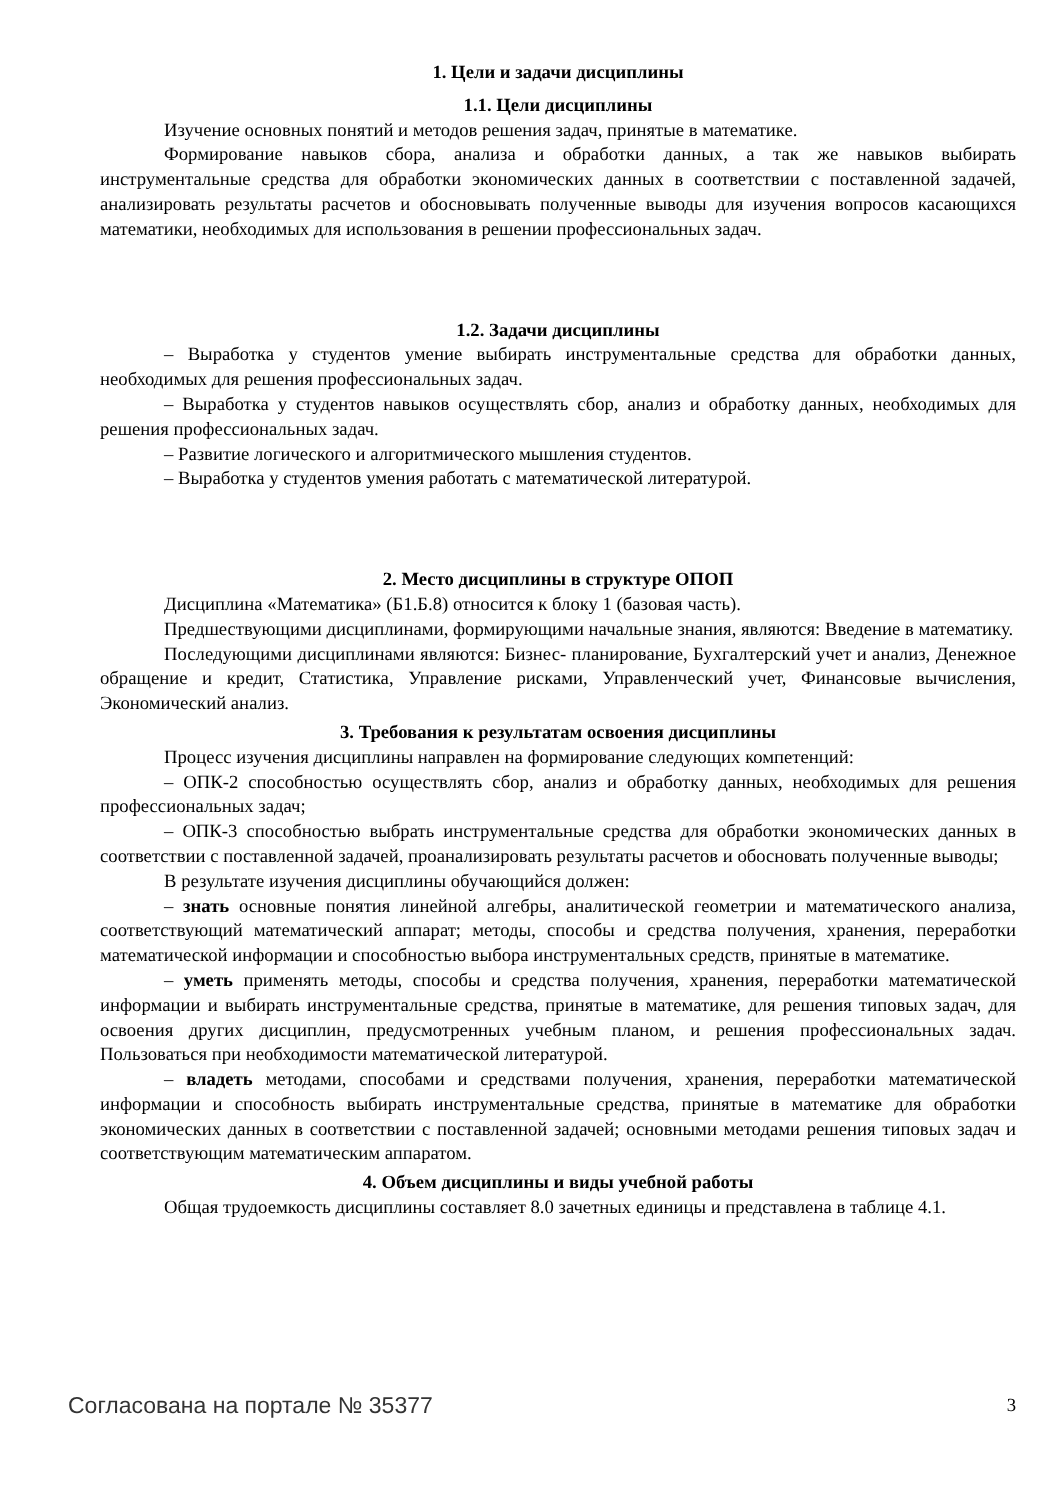1. Цели и задачи дисциплины
1.1. Цели дисциплины
Изучение основных понятий и методов решения задач, принятые в математике.
Формирование навыков сбора, анализа и обработки данных, а так же навыков выбирать инструментальные средства для обработки экономических данных в соответствии с поставленной задачей, анализировать результаты расчетов и обосновывать полученные выводы для изучения вопросов касающихся математики, необходимых для использования в решении профессиональных задач.
1.2. Задачи дисциплины
– Выработка у студентов умение выбирать инструментальные средства для обработки данных, необходимых для решения профессиональных задач.
– Выработка у студентов навыков осуществлять сбор, анализ и обработку данных, необходимых для решения профессиональных задач.
– Развитие логического и алгоритмического мышления студентов.
– Выработка у студентов умения работать с математической литературой.
2. Место дисциплины в структуре ОПОП
Дисциплина «Математика» (Б1.Б.8) относится к блоку 1 (базовая часть).
Предшествующими дисциплинами, формирующими начальные знания, являются: Введение в математику.
Последующими дисциплинами являются: Бизнес- планирование, Бухгалтерский учет и анализ, Денежное обращение и кредит, Статистика, Управление рисками, Управленческий учет, Финансовые вычисления, Экономический анализ.
3. Требования к результатам освоения дисциплины
Процесс изучения дисциплины направлен на формирование следующих компетенций:
– ОПК-2 способностью осуществлять сбор, анализ и обработку данных, необходимых для решения профессиональных задач;
– ОПК-3 способностью выбрать инструментальные средства для обработки экономических данных в соответствии с поставленной задачей, проанализировать результаты расчетов и обосновать полученные выводы;
В результате изучения дисциплины обучающийся должен:
– знать основные понятия линейной алгебры, аналитической геометрии и математического анализа, соответствующий математический аппарат; методы, способы и средства получения, хранения, переработки математической информации и способностью выбора инструментальных средств, принятые в математике.
– уметь применять методы, способы и средства получения, хранения, переработки математической информации и выбирать инструментальные средства, принятые в математике, для решения типовых задач, для освоения других дисциплин, предусмотренных учебным планом, и решения профессиональных задач. Пользоваться при необходимости математической литературой.
– владеть методами, способами и средствами получения, хранения, переработки математической информации и способность выбирать инструментальные средства, принятые в математике для обработки экономических данных в соответствии с поставленной задачей; основными методами решения типовых задач и соответствующим математическим аппаратом.
4. Объем дисциплины и виды учебной работы
Общая трудоемкость дисциплины составляет 8.0 зачетных единицы и представлена в таблице 4.1.
Согласована на портале № 35377 3